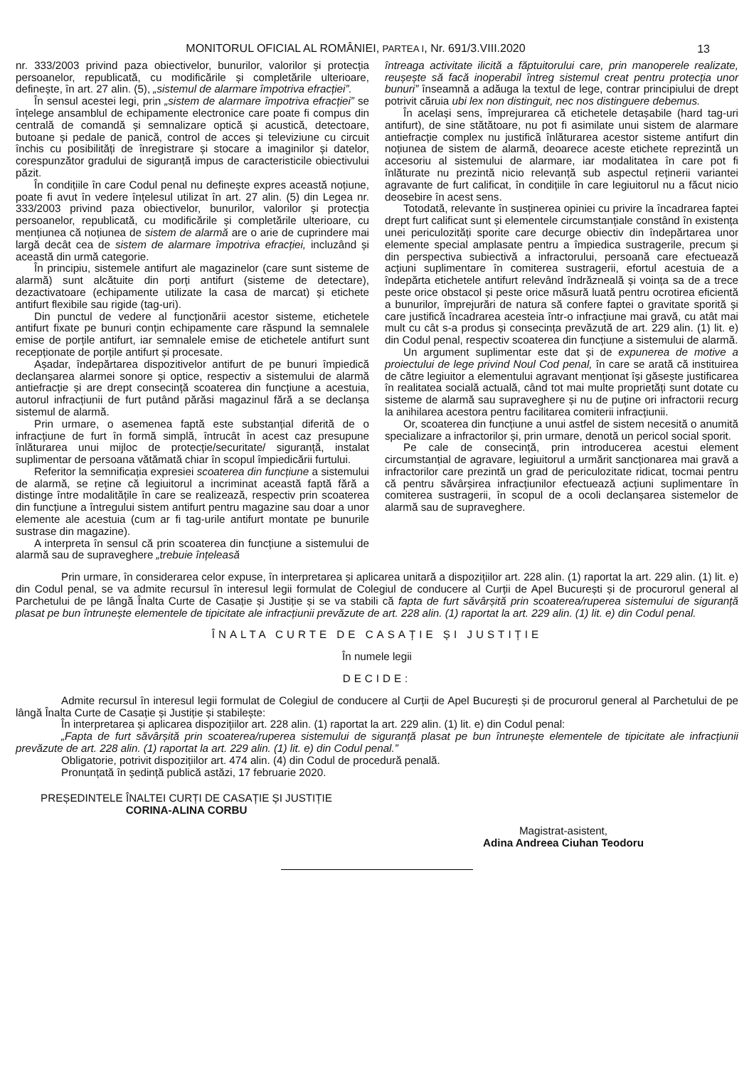MONITORUL OFICIAL AL ROMÂNIEI, PARTEA I, Nr. 691/3.VIII.2020
13
nr. 333/2003 privind paza obiectivelor, bunurilor, valorilor și protecția persoanelor, republicată, cu modificările și completările ulterioare, definește, în art. 27 alin. (5), „sistemul de alarmare împotriva efracției”.
În sensul acestei legi, prin „sistem de alarmare împotriva efracției” se înțelege ansamblul de echipamente electronice care poate fi compus din centrală de comandă și semnalizare optică și acustică, detectoare, butoane și pedale de panică, control de acces și televiziune cu circuit închis cu posibilități de înregistrare și stocare a imaginilor și datelor, corespunzător gradului de siguranță impus de caracteristicile obiectivului păzit.
În condițiile în care Codul penal nu definește expres această noțiune, poate fi avut în vedere înțelesul utilizat în art. 27 alin. (5) din Legea nr. 333/2003 privind paza obiectivelor, bunurilor, valorilor și protecția persoanelor, republicată, cu modificările și completările ulterioare, cu mențiunea că noțiunea de sistem de alarmă are o arie de cuprindere mai largă decât cea de sistem de alarmare împotriva efracției, incluzând și această din urmă categorie.
În principiu, sistemele antifurt ale magazinelor (care sunt sisteme de alarmă) sunt alcătuite din porți antifurt (sisteme de detectare), dezactivatoare (echipamente utilizate la casa de marcat) și etichete antifurt flexibile sau rigide (tag-uri).
Din punctul de vedere al funcționării acestor sisteme, etichetele antifurt fixate pe bunuri conțin echipamente care răspund la semnalele emise de porțile antifurt, iar semnalele emise de etichetele antifurt sunt recepționate de porțile antifurt și procesate.
Așadar, îndepărtarea dispozitivelor antifurt de pe bunuri împiedică declanșarea alarmei sonore și optice, respectiv a sistemului de alarmă antiefracție și are drept consecință scoaterea din funcțiune a acestuia, autorul infracțiunii de furt putând părăsi magazinul fără a se declanșa sistemul de alarmă.
Prin urmare, o asemenea faptă este substanțial diferită de o infracțiune de furt în formă simplă, întrucât în acest caz presupune înlăturarea unui mijloc de protecție/securitate/ siguranță, instalat suplimentar de persoana vătămată chiar în scopul împiedicării furtului.
Referitor la semnificația expresiei scoaterea din funcțiune a sistemului de alarmă, se reține că legiuitorul a incriminat această faptă fără a distinge între modalitățile în care se realizează, respectiv prin scoaterea din funcțiune a întregului sistem antifurt pentru magazine sau doar a unor elemente ale acestuia (cum ar fi tag-urile antifurt montate pe bunurile sustrase din magazine).
A interpreta în sensul că prin scoaterea din funcțiune a sistemului de alarmă sau de supraveghere „trebuie înțeleasă
întreaga activitate ilicită a făptuitorului care, prin manoperele realizate, reușește să facă inoperabil întreg sistemul creat pentru protecția unor bunuri” înseamnă a adăuga la textul de lege, contrar principiului de drept potrivit căruia ubi lex non distinguit, nec nos distinguere debemus.
În același sens, împrejurarea că etichetele detașabile (hard tag-uri antifurt), de sine stătătoare, nu pot fi asimilate unui sistem de alarmare antiefracție complex nu justifică înlăturarea acestor sisteme antifurt din noțiunea de sistem de alarmă, deoarece aceste etichete reprezintă un accesoriu al sistemului de alarmare, iar modalitatea în care pot fi înlăturate nu prezintă nicio relevanță sub aspectul reținerii variantei agravante de furt calificat, în condițiile în care legiuitorul nu a făcut nicio deosebire în acest sens.
Totodată, relevante în susținerea opiniei cu privire la încadrarea faptei drept furt calificat sunt și elementele circumstanțiale constând în existența unei periculozități sporite care decurge obiectiv din îndepărtarea unor elemente special amplasate pentru a împiedica sustragerile, precum și din perspectiva subiectivă a infractorului, persoană care efectuează acțiuni suplimentare în comiterea sustragerii, efortul acestuia de a îndepărta etichetele antifurt relevând îndrăzneală și voința sa de a trece peste orice obstacol și peste orice măsură luată pentru ocrotirea eficientă a bunurilor, împrejurări de natura să confere faptei o gravitate sporită și care justifică încadrarea acesteia într-o infracțiune mai gravă, cu atât mai mult cu cât s-a produs și consecința prevăzută de art. 229 alin. (1) lit. e) din Codul penal, respectiv scoaterea din funcțiune a sistemului de alarmă.
Un argument suplimentar este dat și de expunerea de motive a proiectului de lege privind Noul Cod penal, în care se arată că instituirea de către legiuitor a elementului agravant menționat își găsește justificarea în realitatea socială actuală, când tot mai multe proprietăți sunt dotate cu sisteme de alarmă sau supraveghere și nu de puține ori infractorii recurg la anihilarea acestora pentru facilitarea comiterii infracțiunii.
Or, scoaterea din funcțiune a unui astfel de sistem necesită o anumită specializare a infractorilor și, prin urmare, denotă un pericol social sporit.
Pe cale de consecință, prin introducerea acestui element circumstanțial de agravare, legiuitorul a urmărit sancționarea mai gravă a infractorilor care prezintă un grad de periculozitate ridicat, tocmai pentru că pentru săvârșirea infracțiunilor efectuează acțiuni suplimentare în comiterea sustragerii, în scopul de a ocoli declanșarea sistemelor de alarmă sau de supraveghere.
Prin urmare, în considerarea celor expuse, în interpretarea și aplicarea unitară a dispozițiilor art. 228 alin. (1) raportat la art. 229 alin. (1) lit. e) din Codul penal, se va admite recursul în interesul legii formulat de Colegiul de conducere al Curții de Apel București și de procurorul general al Parchetului de pe lângă Înalta Curte de Casație și Justiție și se va stabili că fapta de furt săvârșită prin scoaterea/ruperea sistemului de siguranță plasat pe bun întrunește elementele de tipicitate ale infracțiunii prevăzute de art. 228 alin. (1) raportat la art. 229 alin. (1) lit. e) din Codul penal.
ÎNALTA CURTE DE CASAȚIE ȘI JUSTIȚIE
În numele legii
DECIDE:
Admite recursul în interesul legii formulat de Colegiul de conducere al Curții de Apel București și de procurorul general al Parchetului de pe lângă Înalta Curte de Casație și Justiție și stabilește:
În interpretarea și aplicarea dispozițiilor art. 228 alin. (1) raportat la art. 229 alin. (1) lit. e) din Codul penal:
„Fapta de furt săvârșită prin scoaterea/ruperea sistemului de siguranță plasat pe bun întrunește elementele de tipicitate ale infracțiunii prevăzute de art. 228 alin. (1) raportat la art. 229 alin. (1) lit. e) din Codul penal.”
Obligatorie, potrivit dispozițiilor art. 474 alin. (4) din Codul de procedură penală.
Pronunțată în ședință publică astăzi, 17 februarie 2020.
PREȘEDINTELE ÎNALTEI CURȚI DE CASAȚIE ȘI JUSTIȚIE
CORINA-ALINA CORBU
Magistrat-asistent,
Adina Andreea Ciuhan Teodoru